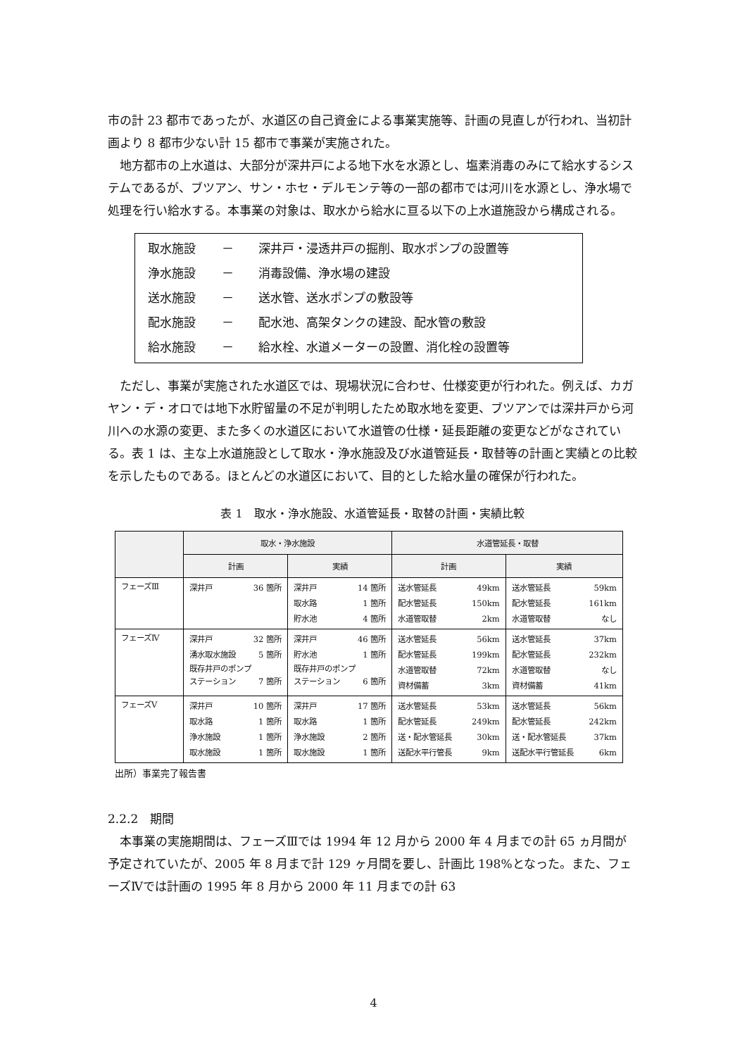市の計 23 都市であったが、水道区の自己資金による事業実施等、計画の見直しが行われ、当初計画より 8 都市少ない計 15 都市で事業が実施された。
地方都市の上水道は、大部分が深井戸による地下水を水源とし、塩素消毒のみにて給水するシステムであるが、ブツアン、サン・ホセ・デルモンテ等の一部の都市では河川を水源とし、浄水場で処理を行い給水する。本事業の対象は、取水から給水に亘る以下の上水道施設から構成される。
取水施設 － 深井戸・浸透井戸の掘削、取水ポンプの設置等
浄水施設 － 消毒設備、浄水場の建設
送水施設 － 送水管、送水ポンプの敷設等
配水施設 － 配水池、高架タンクの建設、配水管の敷設
給水施設 － 給水栓、水道メーターの設置、消化栓の設置等
ただし、事業が実施された水道区では、現場状況に合わせ、仕様変更が行われた。例えば、カガヤン・デ・オロでは地下水貯留量の不足が判明したため取水地を変更、ブツアンでは深井戸から河川への水源の変更、また多くの水道区において水道管の仕様・延長距離の変更などがなされている。表 1 は、主な上水道施設として取水・浄水施設及び水道管延長・取替等の計画と実績との比較を示したものである。ほとんどの水道区において、目的とした給水量の確保が行われた。
表 1　取水・浄水施設、水道管延長・取替の計画・実績比較
| | 取水・浄水施設 | | 水道管延長・取替 | |
| --- | --- | --- | --- | --- |
| | 計画 | 実績 | 計画 | 実績 |
| フェーズⅢ | 深井戸 36 箇所 | 深井戸 14 箇所 取水路 1 箇所 貯水池 4 箇所 | 送水管延長 49km 配水管延長 150km 水道管取替 2km | 送水管延長 59km 配水管延長 161km 水道管取替 なし |
| フェーズⅣ | 深井戸 32 箇所 湧水取水施設 5 箇所 既存井戸のポンプ ステーション 7 箇所 | 深井戸 46 箇所 貯水池 1 箇所 既存井戸のポンプ ステーション 6 箇所 | 送水管延長 56km 配水管延長 199km 水道管取替 72km 資材備蓄 3km | 送水管延長 37km 配水管延長 232km 水道管取替 なし 資材備蓄 41km |
| フェーズⅤ | 深井戸 10 箇所 取水路 1 箇所 浄水施設 1 箇所 取水施設 1 箇所 | 深井戸 17 箇所 取水路 1 箇所 浄水施設 2 箇所 取水施設 1 箇所 | 送水管延長 53km 配水管延長 249km 送・配水管延長 30km 送配水平行管長 9km | 送水管延長 56km 配水管延長 242km 送・配水管延長 37km 送配水平行管延長 6km |
出所）事業完了報告書
2.2.2　期間
本事業の実施期間は、フェーズⅢでは 1994 年 12 月から 2000 年 4 月までの計 65 ヵ月間が予定されていたが、2005 年 8 月まで計 129 ヶ月間を要し、計画比 198%となった。また、フェーズⅣでは計画の 1995 年 8 月から 2000 年 11 月までの計 63
4